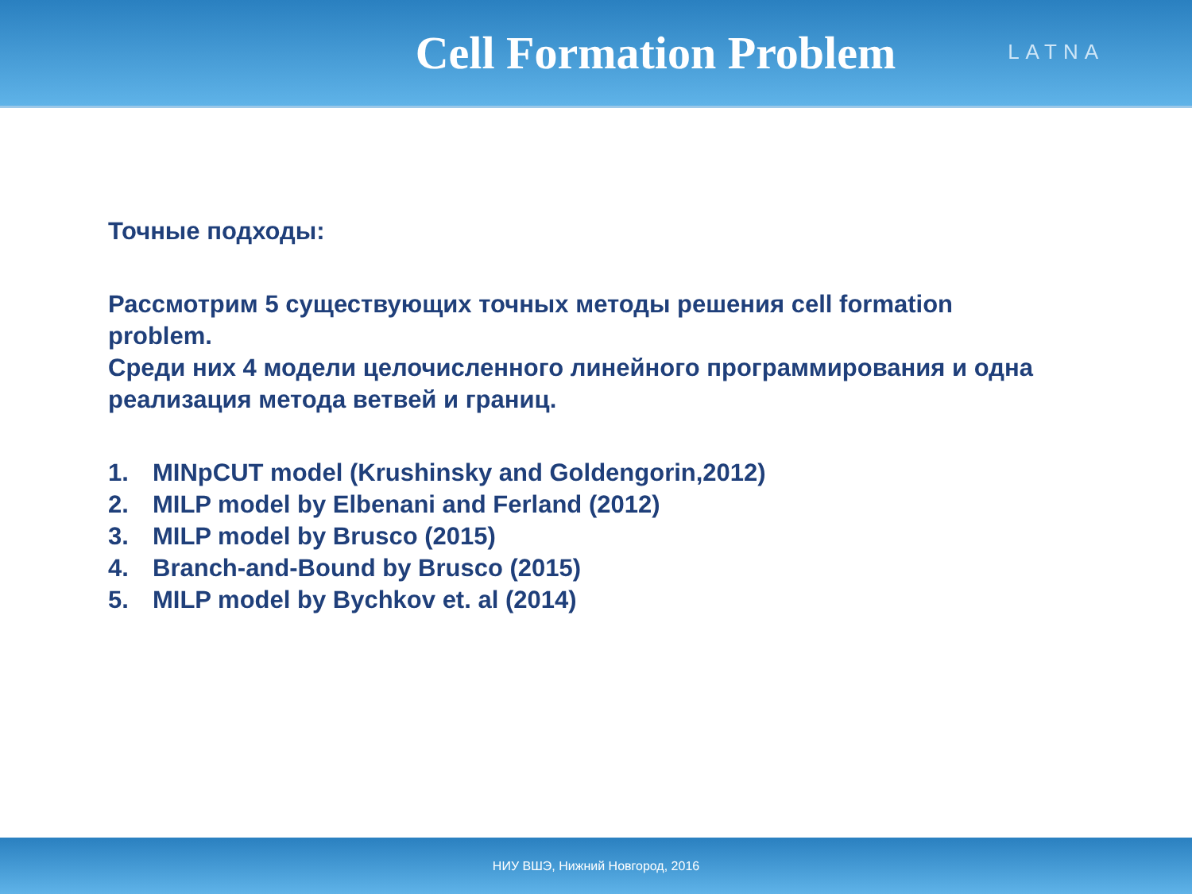Cell Formation Problem
LATNA
Точные подходы:
Рассмотрим 5 существующих точных методы решения cell formation problem.
Среди них 4 модели целочисленного линейного программирования и одна реализация метода ветвей и границ.
1. MINpCUT model (Krushinsky and Goldengorin,2012)
2. MILP model by Elbenani and Ferland (2012)
3. MILP model by Brusco (2015)
4. Branch-and-Bound by Brusco (2015)
5. MILP model by Bychkov et. al (2014)
НИУ ВШЭ, Нижний Новгород, 2016